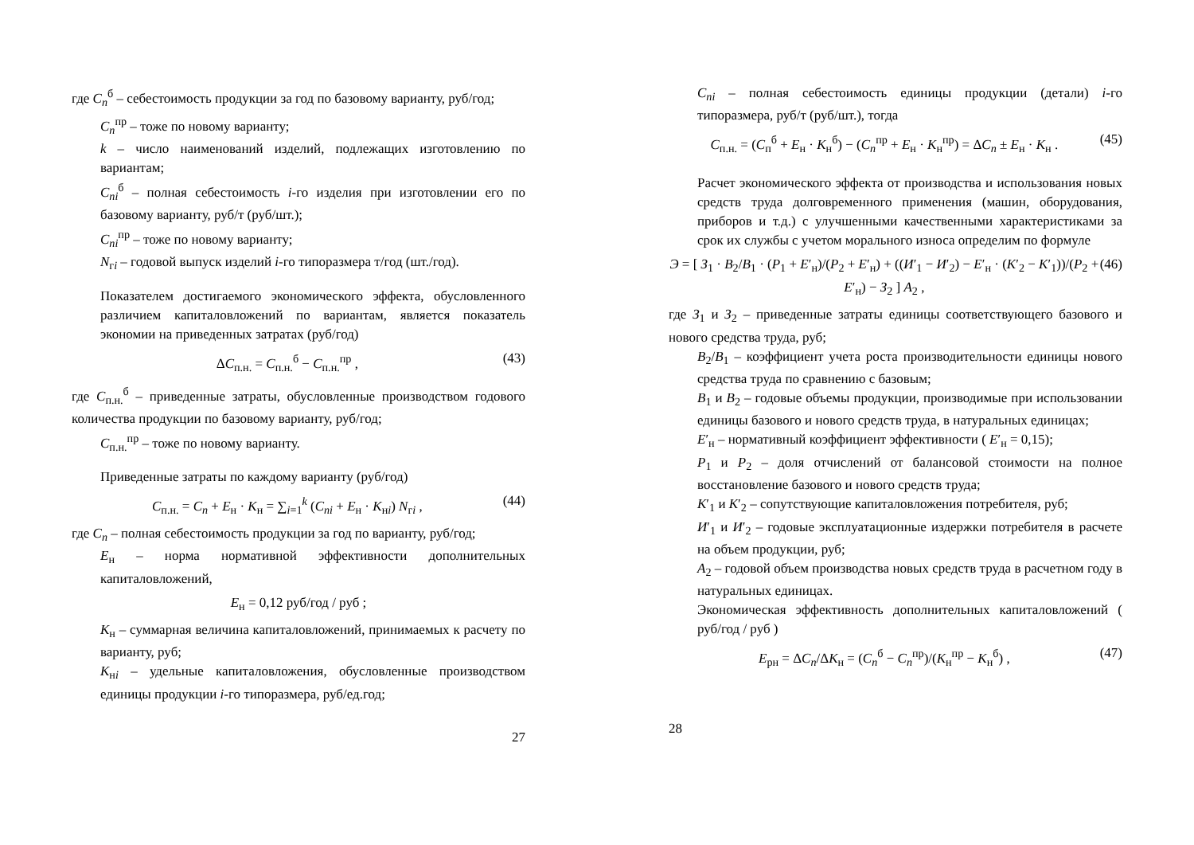где C<sub>n</sub><sup>б</sup> – себестоимость продукции за год по базовому варианту, руб/год;
C<sub>n</sub><sup>пр</sup> – тоже по новому варианту;
k – число наименований изделий, подлежащих изготовлению по вариантам;
C<sub>ni</sub><sup>б</sup> – полная себестоимость i-го изделия при изготовлении его по базовому варианту, руб/т (руб/шт.);
C<sub>ni</sub><sup>пр</sup> – тоже по новому варианту;
N<sub>гi</sub> – годовой выпуск изделий i-го типоразмера т/год (шт./год).
Показателем достигаемого экономического эффекта, обусловленного различием капиталовложений по вариантам, является показатель экономии на приведенных затратах (руб/год)
ΔC<sub>п.н.</sub> = C<sub>п.н.</sub><sup>б</sup> − C<sub>п.н.</sub><sup>пр</sup> , (43)
где C<sub>п.н.</sub><sup>б</sup> – приведенные затраты, обусловленные производством годового количества продукции по базовому варианту, руб/год;
C<sub>п.н.</sub><sup>пр</sup> – тоже по новому варианту.
Приведенные затраты по каждому варианту (руб/год)
C<sub>п.н.</sub> = C<sub>n</sub> + E<sub>н</sub> · K<sub>н</sub> = ∑<sub>i=1</sub><sup>k</sup> (C<sub>ni</sub> + E<sub>н</sub> · K<sub>нi</sub>) N<sub>гi</sub> , (44)
где C<sub>n</sub> – полная себестоимость продукции за год по варианту, руб/год;
E<sub>н</sub> – норма нормативной эффективности дополнительных капиталовложений,
E<sub>н</sub> = 0,12 руб/год / руб ;
K<sub>н</sub> – суммарная величина капиталовложений, принимаемых к расчету по варианту, руб;
K<sub>нi</sub> – удельные капиталовложения, обусловленные производством единицы продукции i-го типоразмера, руб/ед.год;
27
C<sub>ni</sub> – полная себестоимость единицы продукции (детали) i-го типоразмера, руб/т (руб/шт.), тогда
C<sub>п.н.</sub> = (C<sub>п</sub><sup>б</sup> + E<sub>н</sub> · K<sub>н</sub><sup>б</sup>) − (C<sub>n</sub><sup>пр</sup> + E<sub>н</sub> · K<sub>н</sub><sup>пр</sup>) = ΔC<sub>n</sub> ± E<sub>н</sub> · K<sub>н</sub> . (45)
Расчет экономического эффекта от производства и использования новых средств труда долговременного применения (машин, оборудования, приборов и т.д.) с улучшенными качественными характеристиками за срок их службы с учетом морального износа определим по формуле
Э = [ З<sub>1</sub> · B<sub>2</sub>/B<sub>1</sub> · (P<sub>1</sub> + E′<sub>н</sub>)/(P<sub>2</sub> + E′<sub>н</sub>) + ((И′<sub>1</sub> − И′<sub>2</sub>) − E′<sub>н</sub> · (K′<sub>2</sub> − K′<sub>1</sub>))/(P<sub>2</sub> + E′<sub>н</sub>) − З<sub>2</sub> ] A<sub>2</sub> , (46)
где З<sub>1</sub> и З<sub>2</sub> – приведенные затраты единицы соответствующего базового и нового средства труда, руб;
B<sub>2</sub>/B<sub>1</sub> – коэффициент учета роста производительности единицы нового средства труда по сравнению с базовым;
B<sub>1</sub> и B<sub>2</sub> – годовые объемы продукции, производимые при использовании единицы базового и нового средств труда, в натуральных единицах;
E′<sub>н</sub> – нормативный коэффициент эффективности ( E′<sub>н</sub> = 0,15);
P<sub>1</sub> и P<sub>2</sub> – доля отчислений от балансовой стоимости на полное восстановление базового и нового средств труда;
K′<sub>1</sub> и K′<sub>2</sub> – сопутствующие капиталовложения потребителя, руб;
И′<sub>1</sub> и И′<sub>2</sub> – годовые эксплуатационные издержки потребителя в расчете на объем продукции, руб;
A<sub>2</sub> – годовой объем производства новых средств труда в расчетном году в натуральных единицах.
Экономическая эффективность дополнительных капиталовложений ( руб/год / руб )
E<sub>рн</sub> = ΔC<sub>n</sub>/ΔK<sub>н</sub> = (C<sub>n</sub><sup>б</sup> − C<sub>n</sub><sup>пр</sup>)/(K<sub>н</sub><sup>пр</sup> − K<sub>н</sub><sup>б</sup>) , (47)
28